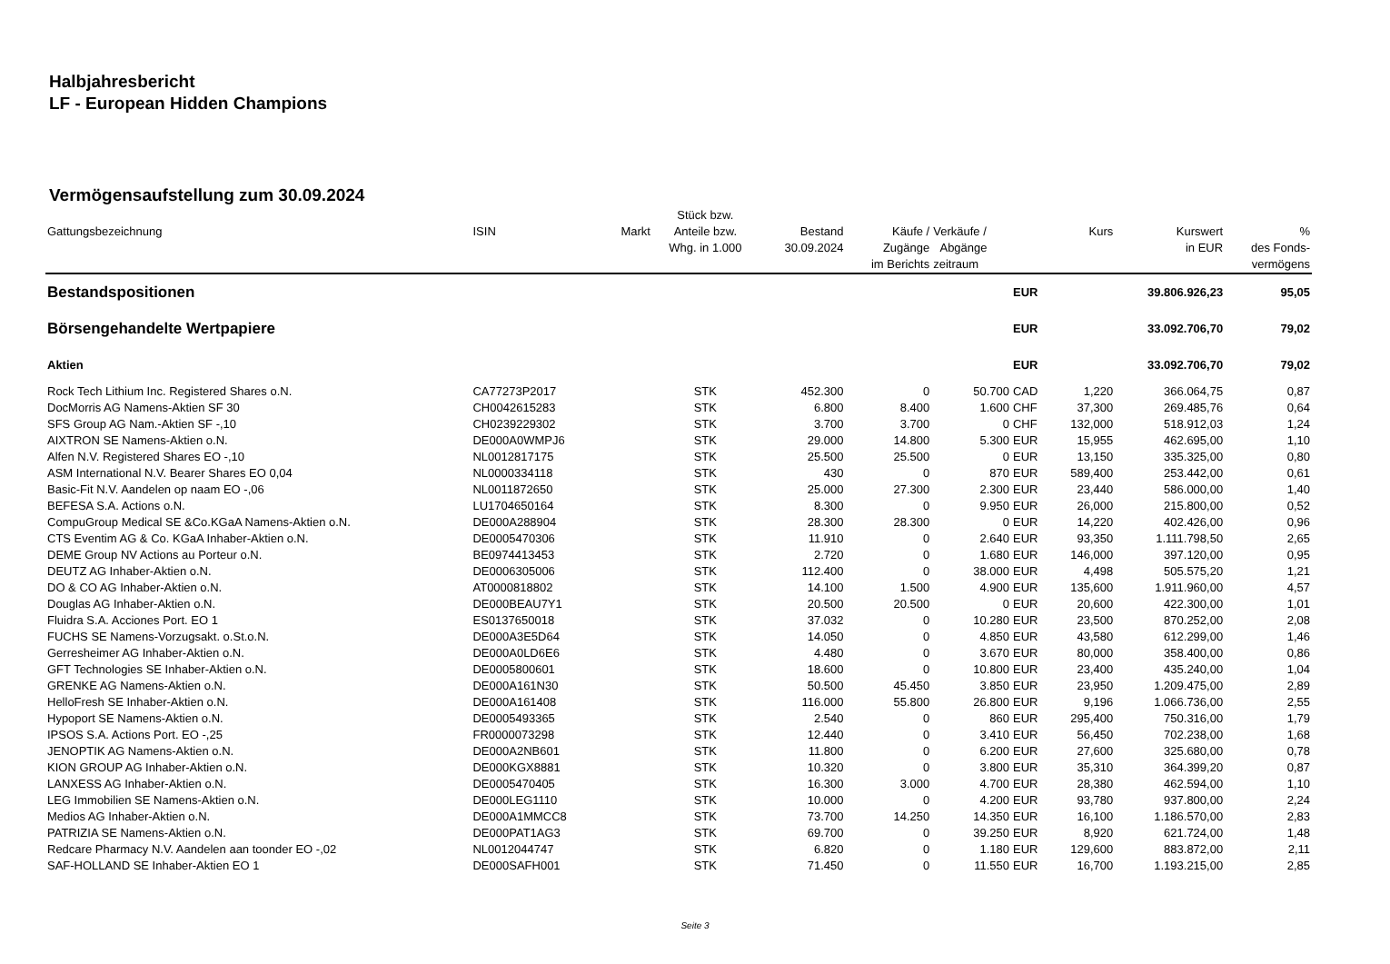Halbjahresbericht
LF - European Hidden Champions
Vermögensaufstellung zum 30.09.2024
| Gattungsbezeichnung | ISIN | Markt | Stück bzw. Anteile bzw. Whg. in 1.000 | Bestand 30.09.2024 | Käufe / Zugänge im Berichts | Verkäufe / Abgänge zeitraum | | Kurs | Kurswert in EUR | % des Fonds- vermögens |
| --- | --- | --- | --- | --- | --- | --- | --- | --- | --- | --- |
| Bestandspositionen | | | | | | | EUR | | 39.806.926,23 | 95,05 |
| Börsengehandelte Wertpapiere | | | | | | | EUR | | 33.092.706,70 | 79,02 |
| Aktien | | | | | | | EUR | | 33.092.706,70 | 79,02 |
| Rock Tech Lithium Inc. Registered Shares o.N. | CA77273P2017 | | STK | 452.300 | 0 | 50.700 | CAD | 1,220 | 366.064,75 | 0,87 |
| DocMorris AG Namens-Aktien SF 30 | CH0042615283 | | STK | 6.800 | 8.400 | 1.600 | CHF | 37,300 | 269.485,76 | 0,64 |
| SFS Group AG Nam.-Aktien SF -,10 | CH0239229302 | | STK | 3.700 | 3.700 | 0 | CHF | 132,000 | 518.912,03 | 1,24 |
| AIXTRON SE Namens-Aktien o.N. | DE000A0WMPJ6 | | STK | 29.000 | 14.800 | 5.300 | EUR | 15,955 | 462.695,00 | 1,10 |
| Alfen N.V. Registered Shares EO -,10 | NL0012817175 | | STK | 25.500 | 25.500 | 0 | EUR | 13,150 | 335.325,00 | 0,80 |
| ASM International N.V. Bearer Shares EO 0,04 | NL0000334118 | | STK | 430 | 0 | 870 | EUR | 589,400 | 253.442,00 | 0,61 |
| Basic-Fit N.V. Aandelen op naam EO -,06 | NL0011872650 | | STK | 25.000 | 27.300 | 2.300 | EUR | 23,440 | 586.000,00 | 1,40 |
| BEFESA S.A. Actions o.N. | LU1704650164 | | STK | 8.300 | 0 | 9.950 | EUR | 26,000 | 215.800,00 | 0,52 |
| CompuGroup Medical SE &Co.KGaA Namens-Aktien o.N. | DE000A288904 | | STK | 28.300 | 28.300 | 0 | EUR | 14,220 | 402.426,00 | 0,96 |
| CTS Eventim AG & Co. KGaA Inhaber-Aktien o.N. | DE0005470306 | | STK | 11.910 | 0 | 2.640 | EUR | 93,350 | 1.111.798,50 | 2,65 |
| DEME Group NV Actions au Porteur o.N. | BE0974413453 | | STK | 2.720 | 0 | 1.680 | EUR | 146,000 | 397.120,00 | 0,95 |
| DEUTZ AG Inhaber-Aktien o.N. | DE0006305006 | | STK | 112.400 | 0 | 38.000 | EUR | 4,498 | 505.575,20 | 1,21 |
| DO & CO AG Inhaber-Aktien o.N. | AT0000818802 | | STK | 14.100 | 1.500 | 4.900 | EUR | 135,600 | 1.911.960,00 | 4,57 |
| Douglas AG Inhaber-Aktien o.N. | DE000BEAU7Y1 | | STK | 20.500 | 20.500 | 0 | EUR | 20,600 | 422.300,00 | 1,01 |
| Fluidra S.A. Acciones Port. EO 1 | ES0137650018 | | STK | 37.032 | 0 | 10.280 | EUR | 23,500 | 870.252,00 | 2,08 |
| FUCHS SE Namens-Vorzugsakt. o.St.o.N. | DE000A3E5D64 | | STK | 14.050 | 0 | 4.850 | EUR | 43,580 | 612.299,00 | 1,46 |
| Gerresheimer AG Inhaber-Aktien o.N. | DE000A0LD6E6 | | STK | 4.480 | 0 | 3.670 | EUR | 80,000 | 358.400,00 | 0,86 |
| GFT Technologies SE Inhaber-Aktien o.N. | DE0005800601 | | STK | 18.600 | 0 | 10.800 | EUR | 23,400 | 435.240,00 | 1,04 |
| GRENKE AG Namens-Aktien o.N. | DE000A161N30 | | STK | 50.500 | 45.450 | 3.850 | EUR | 23,950 | 1.209.475,00 | 2,89 |
| HelloFresh SE Inhaber-Aktien o.N. | DE000A161408 | | STK | 116.000 | 55.800 | 26.800 | EUR | 9,196 | 1.066.736,00 | 2,55 |
| Hypoport SE Namens-Aktien o.N. | DE0005493365 | | STK | 2.540 | 0 | 860 | EUR | 295,400 | 750.316,00 | 1,79 |
| IPSOS S.A. Actions Port. EO -,25 | FR0000073298 | | STK | 12.440 | 0 | 3.410 | EUR | 56,450 | 702.238,00 | 1,68 |
| JENOPTIK AG Namens-Aktien o.N. | DE000A2NB601 | | STK | 11.800 | 0 | 6.200 | EUR | 27,600 | 325.680,00 | 0,78 |
| KION GROUP AG Inhaber-Aktien o.N. | DE000KGX8881 | | STK | 10.320 | 0 | 3.800 | EUR | 35,310 | 364.399,20 | 0,87 |
| LANXESS AG Inhaber-Aktien o.N. | DE0005470405 | | STK | 16.300 | 3.000 | 4.700 | EUR | 28,380 | 462.594,00 | 1,10 |
| LEG Immobilien SE Namens-Aktien o.N. | DE000LEG1110 | | STK | 10.000 | 0 | 4.200 | EUR | 93,780 | 937.800,00 | 2,24 |
| Medios AG Inhaber-Aktien o.N. | DE000A1MMCC8 | | STK | 73.700 | 14.250 | 14.350 | EUR | 16,100 | 1.186.570,00 | 2,83 |
| PATRIZIA SE Namens-Aktien o.N. | DE000PAT1AG3 | | STK | 69.700 | 0 | 39.250 | EUR | 8,920 | 621.724,00 | 1,48 |
| Redcare Pharmacy N.V. Aandelen aan toonder EO -,02 | NL0012044747 | | STK | 6.820 | 0 | 1.180 | EUR | 129,600 | 883.872,00 | 2,11 |
| SAF-HOLLAND SE Inhaber-Aktien EO 1 | DE000SAFH001 | | STK | 71.450 | 0 | 11.550 | EUR | 16,700 | 1.193.215,00 | 2,85 |
Seite 3